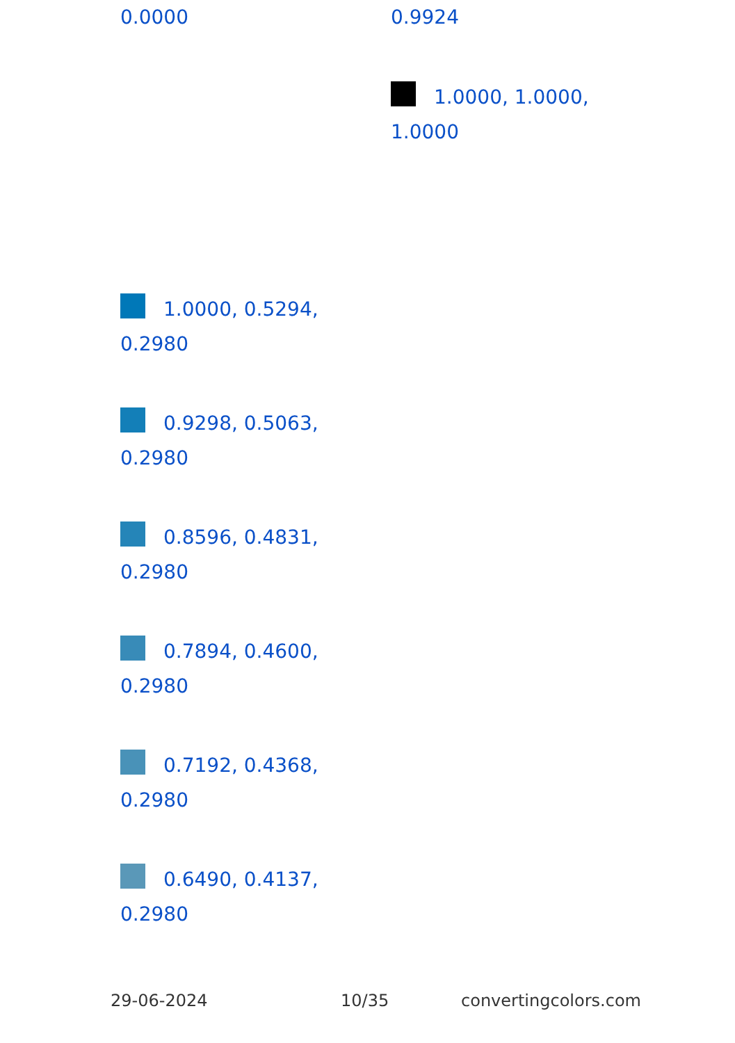0.0000 0.9924
1.0000, 1.0000, 1.0000
1.0000, 0.5294, 0.2980
0.9298, 0.5063, 0.2980
0.8596, 0.4831, 0.2980
0.7894, 0.4600, 0.2980
0.7192, 0.4368, 0.2980
0.6490, 0.4137, 0.2980
29-06-2024 10/35 convertingcolors.com